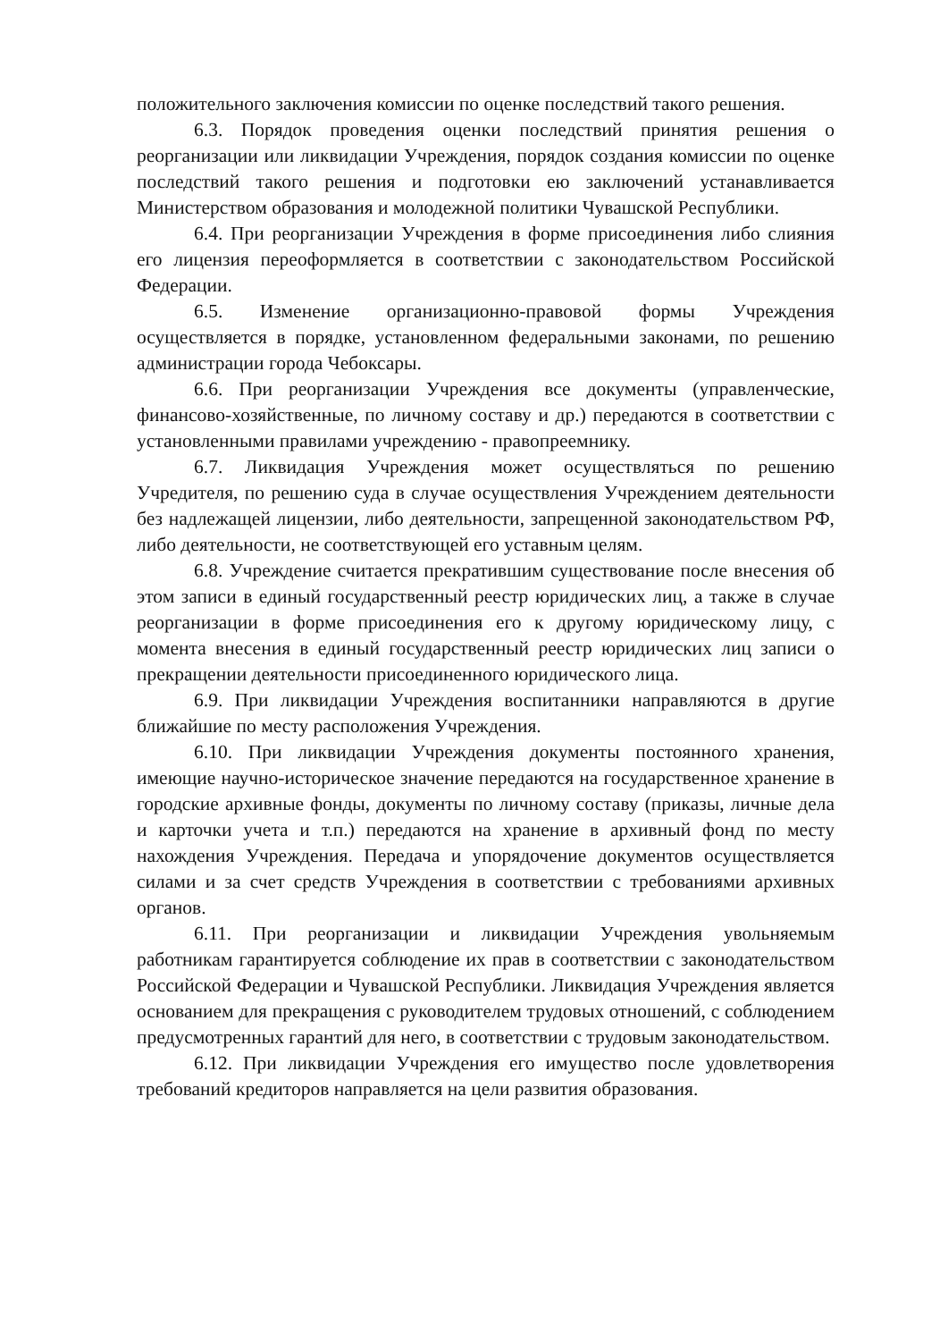положительного заключения комиссии по оценке последствий такого решения.
6.3. Порядок проведения оценки последствий принятия решения о реорганизации или ликвидации Учреждения, порядок создания комиссии по оценке последствий такого решения и подготовки ею заключений устанавливается Министерством образования и молодежной политики Чувашской Республики.
6.4. При реорганизации Учреждения в форме присоединения либо слияния его лицензия переоформляется в соответствии с законодательством Российской Федерации.
6.5. Изменение организационно-правовой формы Учреждения осуществляется в порядке, установленном федеральными законами, по решению администрации города Чебоксары.
6.6. При реорганизации Учреждения все документы (управленческие, финансово-хозяйственные, по личному составу и др.) передаются в соответствии с установленными правилами учреждению - правопреемнику.
6.7. Ликвидация Учреждения может осуществляться по решению Учредителя, по решению суда в случае осуществления Учреждением деятельности без надлежащей лицензии, либо деятельности, запрещенной законодательством РФ, либо деятельности, не соответствующей его уставным целям.
6.8. Учреждение считается прекратившим существование после внесения об этом записи в единый государственный реестр юридических лиц, а также в случае реорганизации в форме присоединения его к другому юридическому лицу, с момента внесения в единый государственный реестр юридических лиц записи о прекращении деятельности присоединенного юридического лица.
6.9. При ликвидации Учреждения воспитанники направляются в другие ближайшие по месту расположения Учреждения.
6.10. При ликвидации Учреждения документы постоянного хранения, имеющие научно-историческое значение передаются на государственное хранение в городские архивные фонды, документы по личному составу (приказы, личные дела и карточки учета и т.п.) передаются на хранение в архивный фонд по месту нахождения Учреждения. Передача и упорядочение документов осуществляется силами и за счет средств Учреждения в соответствии с требованиями архивных органов.
6.11. При реорганизации и ликвидации Учреждения увольняемым работникам гарантируется соблюдение их прав в соответствии с законодательством Российской Федерации и Чувашской Республики. Ликвидация Учреждения является основанием для прекращения с руководителем трудовых отношений, с соблюдением предусмотренных гарантий для него, в соответствии с трудовым законодательством.
6.12. При ликвидации Учреждения его имущество после удовлетворения требований кредиторов направляется на цели развития образования.